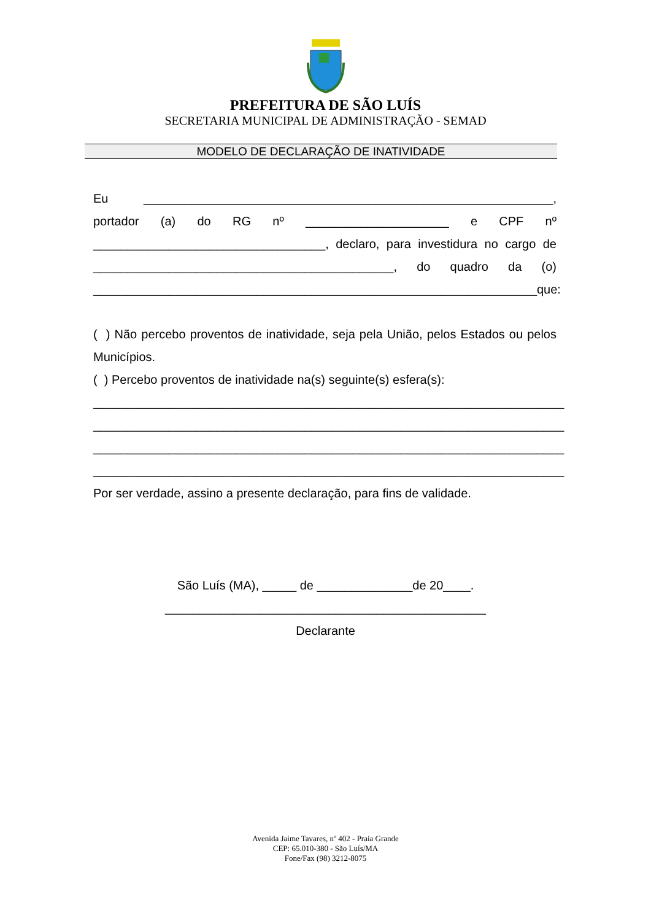PREFEITURA DE SÃO LUÍS
SECRETARIA MUNICIPAL DE ADMINISTRAÇÃO - SEMAD
MODELO DE DECLARAÇÃO DE INATIVIDADE
Eu ____________________________________________________________, portador (a) do RG nº _____________________ e CPF nº __________________________________, declaro, para investidura no cargo de ____________________________________________, do quadro da (o) _________________________________________________________________que:
( ) Não percebo proventos de inatividade, seja pela União, pelos Estados ou pelos Municípios.
( ) Percebo proventos de inatividade na(s) seguinte(s) esfera(s):
_____________________________________________________________________
_____________________________________________________________________
_____________________________________________________________________
_____________________________________________________________________
Por ser verdade, assino a presente declaração, para fins de validade.
São Luís (MA), _____ de ______________de 20____.
_______________________________________________
Declarante
Avenida Jaime Tavares, nº 402 - Praia Grande
CEP: 65.010-380 - São Luís/MA
Fone/Fax (98) 3212-8075